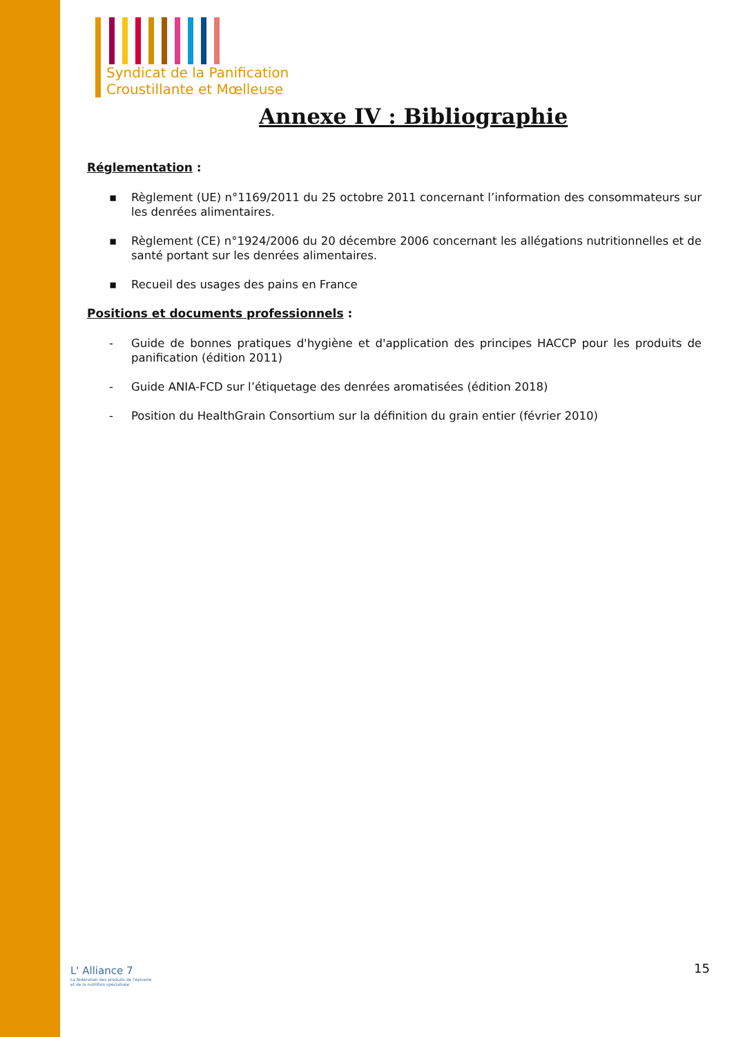Syndicat de la Panification
Croustillante et Mœlleuse
Annexe IV : Bibliographie
Réglementation :
▪ Règlement (UE) n°1169/2011 du 25 octobre 2011 concernant l’information des consommateurs sur les denrées alimentaires.
▪ Règlement (CE) n°1924/2006 du 20 décembre 2006 concernant les allégations nutritionnelles et de santé portant sur les denrées alimentaires.
▪ Recueil des usages des pains en France
Positions et documents professionnels :
- Guide de bonnes pratiques d'hygiène et d'application des principes HACCP pour les produits de panification (édition 2011)
- Guide ANIA-FCD sur l’étiquetage des denrées aromatisées (édition 2018)
- Position du HealthGrain Consortium sur la définition du grain entier (février 2010)
L' Alliance 7
La fédération des produits de l'épicerie
et de la nutrition spécialisée
15